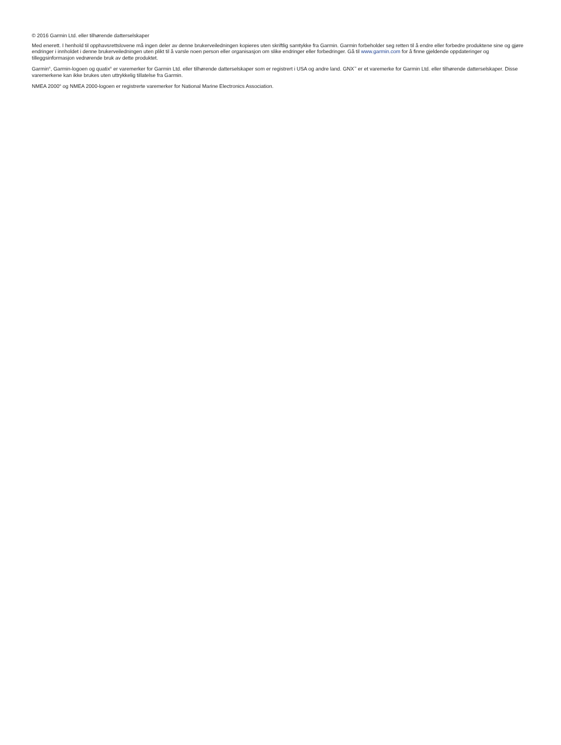© 2016 Garmin Ltd. eller tilhørende datterselskaper
Med enerett. I henhold til opphavsrettslovene må ingen deler av denne brukerveiledningen kopieres uten skriftlig samtykke fra Garmin. Garmin forbeholder seg retten til å endre eller forbedre produktene sine og gjøre endringer i innholdet i denne brukerveiledningen uten plikt til å varsle noen person eller organisasjon om slike endringer eller forbedringer. Gå til www.garmin.com for å finne gjeldende oppdateringer og tilleggsinformasjon vedrørende bruk av dette produktet.
Garmin<sup>®</sup>, Garmin-logoen og quatix<sup>®</sup> er varemerker for Garmin Ltd. eller tilhørende datterselskaper som er registrert i USA og andre land. GNX<sup>™</sup> er et varemerke for Garmin Ltd. eller tilhørende datterselskaper. Disse varemerkene kan ikke brukes uten uttrykkelig tillatelse fra Garmin.
NMEA 2000<sup>®</sup> og NMEA 2000-logoen er registrerte varemerker for National Marine Electronics Association.